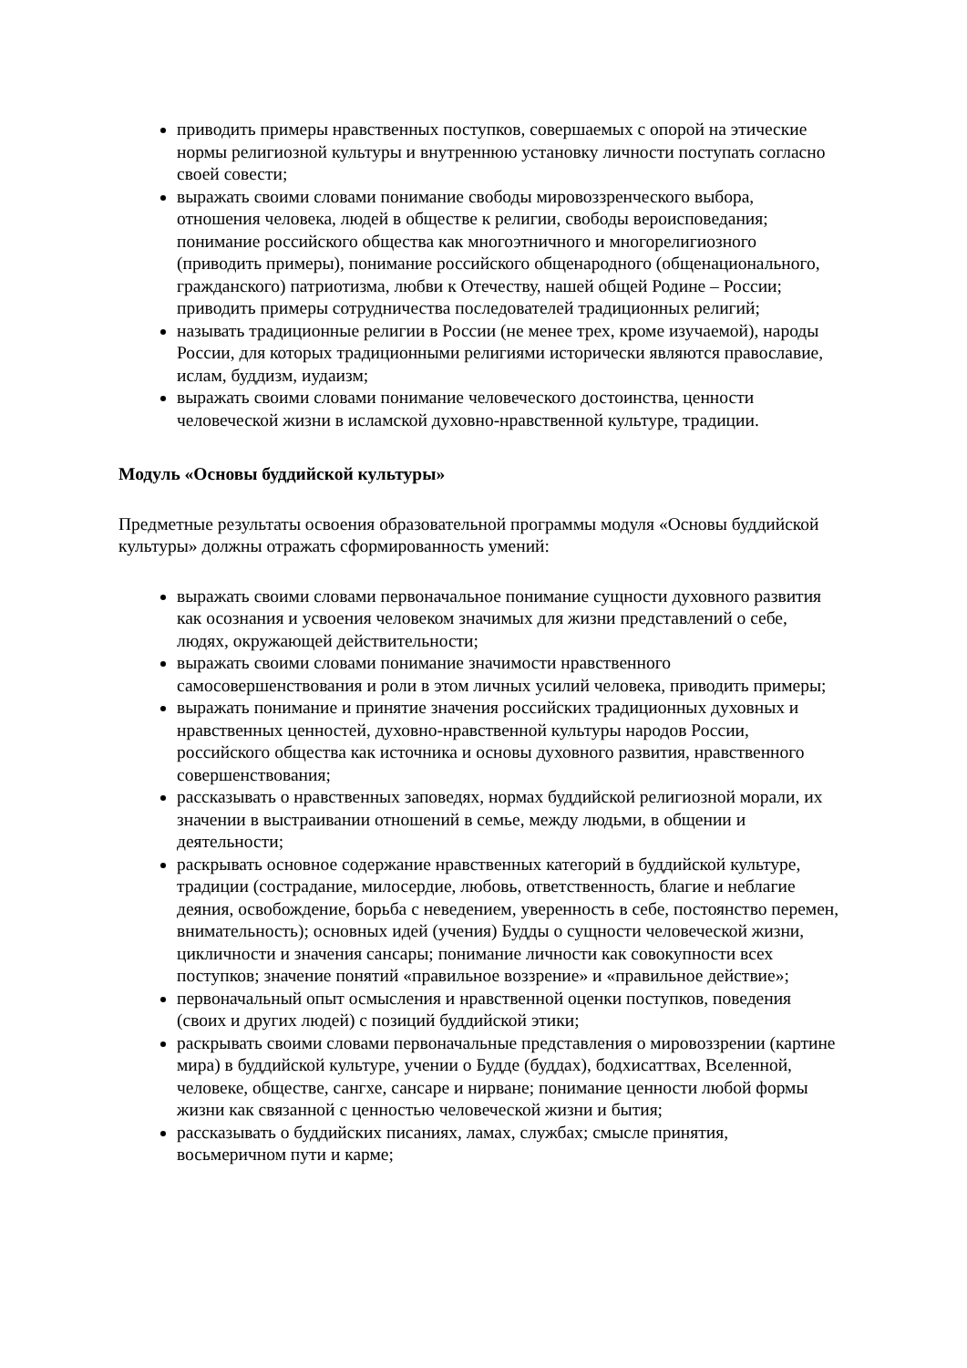приводить примеры нравственных поступков, совершаемых с опорой на этические нормы религиозной культуры и внутреннюю установку личности поступать согласно своей совести;
выражать своими словами понимание свободы мировоззренческого выбора, отношения человека, людей в обществе к религии, свободы вероисповедания; понимание российского общества как многоэтничного и многорелигиозного (приводить примеры), понимание российского общенародного (общенационального, гражданского) патриотизма, любви к Отечеству, нашей общей Родине – России; приводить примеры сотрудничества последователей традиционных религий;
называть традиционные религии в России (не менее трех, кроме изучаемой), народы России, для которых традиционными религиями исторически являются православие, ислам, буддизм, иудаизм;
выражать своими словами понимание человеческого достоинства, ценности человеческой жизни в исламской духовно-нравственной культуре, традиции.
Модуль «Основы буддийской культуры»
Предметные результаты освоения образовательной программы модуля «Основы буддийской культуры» должны отражать сформированность умений:
выражать своими словами первоначальное понимание сущности духовного развития как осознания и усвоения человеком значимых для жизни представлений о себе, людях, окружающей действительности;
выражать своими словами понимание значимости нравственного самосовершенствования и роли в этом личных усилий человека, приводить примеры;
выражать понимание и принятие значения российских традиционных духовных и нравственных ценностей, духовно-нравственной культуры народов России, российского общества как источника и основы духовного развития, нравственного совершенствования;
рассказывать о нравственных заповедях, нормах буддийской религиозной морали, их значении в выстраивании отношений в семье, между людьми, в общении и деятельности;
раскрывать основное содержание нравственных категорий в буддийской культуре, традиции (сострадание, милосердие, любовь, ответственность, благие и неблагие деяния, освобождение, борьба с неведением, уверенность в себе, постоянство перемен, внимательность); основных идей (учения) Будды о сущности человеческой жизни, цикличности и значения сансары; понимание личности как совокупности всех поступков; значение понятий «правильное воззрение» и «правильное действие»;
первоначальный опыт осмысления и нравственной оценки поступков, поведения (своих и других людей) с позиций буддийской этики;
раскрывать своими словами первоначальные представления о мировоззрении (картине мира) в буддийской культуре, учении о Будде (буддах), бодхисаттвах, Вселенной, человеке, обществе, сангхе, сансаре и нирване; понимание ценности любой формы жизни как связанной с ценностью человеческой жизни и бытия;
рассказывать о буддийских писаниях, ламах, службах; смысле принятия, восьмеричном пути и карме;